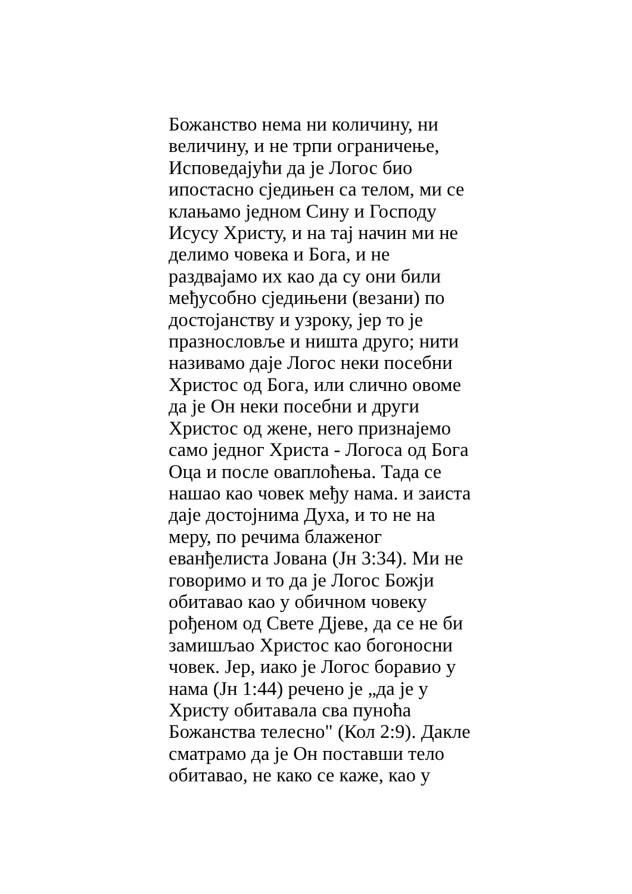Божанство нема ни количину, ни
величину, и не трпи ограничење,
Исповедајући да је Логос био
ипостасно сједињен са телом, ми се
клањамо једном Сину и Господу
Исусу Христу, и на тај начин ми не
делимо човека и Бога, и не
раздвајамо их као да су они били
међусобно сједињени (везани) по
достојанству и узроку, јер то је
празнословље и ништа друго; нити
називамо даје Логос неки посебни
Христос од Бога, или слично овоме
да је Он неки посебни и други
Христос од жене, него признајемо
само једног Христа - Логоса од Бога
Оца и после оваплоћења. Тада се
нашао као човек међу нама. и заиста
даје достојнима Духа, и то не на
меру, по речима блаженог
еванђелиста Јована (Јн 3:34). Ми не
говоримо и то да је Логос Божји
обитавао као у обичном човеку
рођеном од Свете Дјеве, да се не би
замишљао Христос као богоносни
човек. Јер, иако је Логос боравио у
нама (Јн 1:44) речено је „да је у
Христу обитавала сва пуноћа
Божанства телесно" (Кол 2:9). Дакле
сматрамо да је Он поставши тело
обитавао, не како се каже, као у